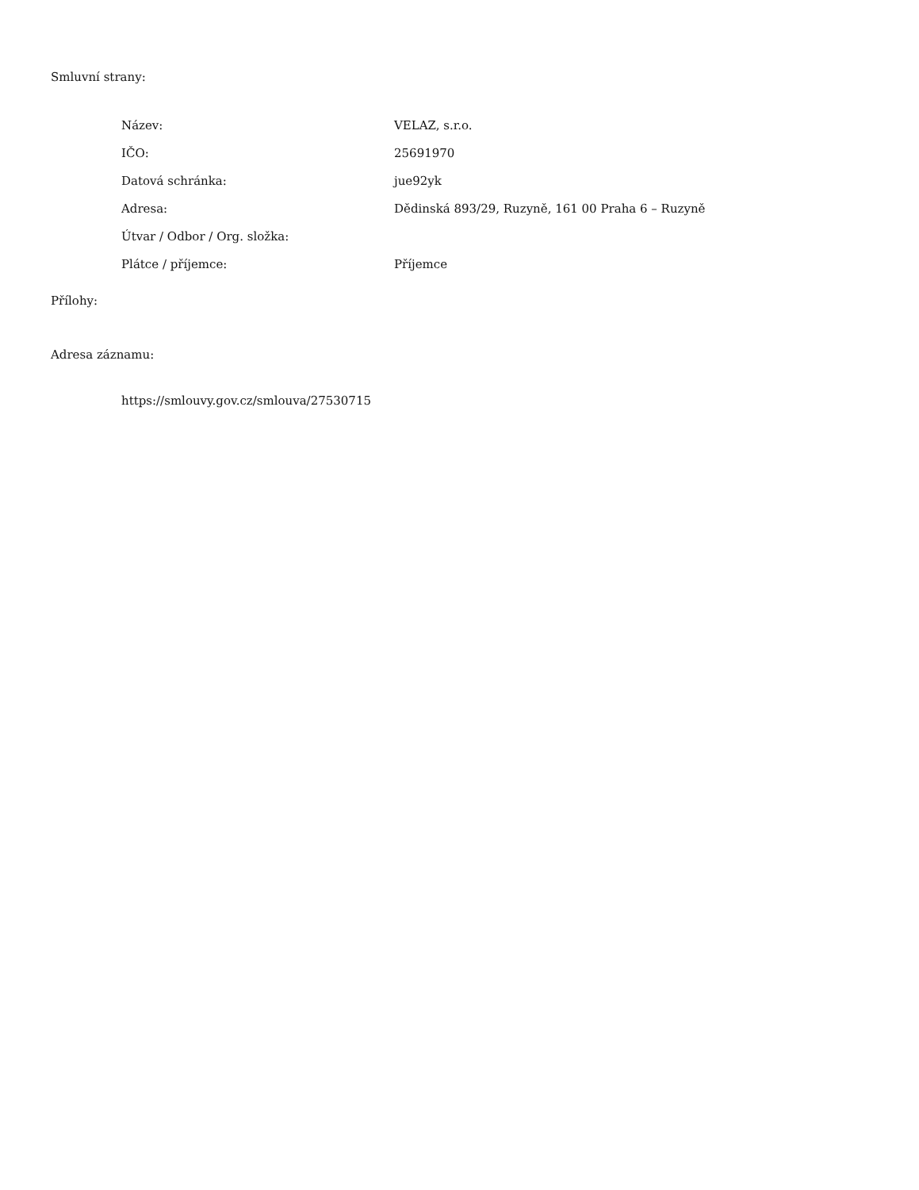Smluvní strany:
| Název: | VELAZ, s.r.o. |
| IČO: | 25691970 |
| Datová schránka: | jue92yk |
| Adresa: | Dědinská 893/29, Ruzyně, 161 00 Praha 6 – Ruzyně |
| Útvar / Odbor / Org. složka: | |
| Plátce / příjemce: | Příjemce |
Přílohy:
Adresa záznamu:
https://smlouvy.gov.cz/smlouva/27530715